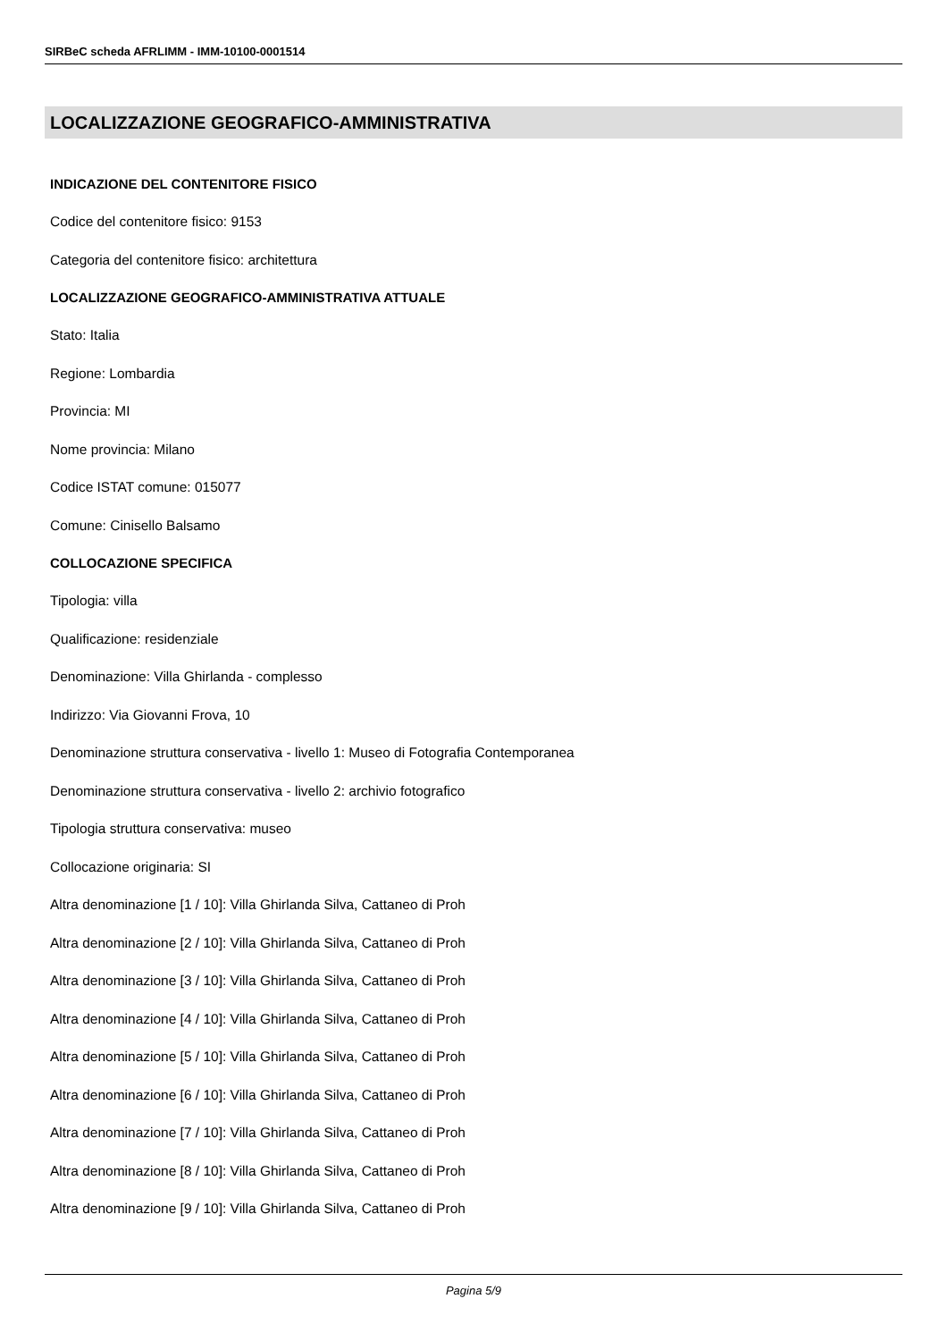SIRBeC scheda AFRLIMM - IMM-10100-0001514
LOCALIZZAZIONE GEOGRAFICO-AMMINISTRATIVA
INDICAZIONE DEL CONTENITORE FISICO
Codice del contenitore fisico: 9153
Categoria del contenitore fisico: architettura
LOCALIZZAZIONE GEOGRAFICO-AMMINISTRATIVA ATTUALE
Stato: Italia
Regione: Lombardia
Provincia: MI
Nome provincia: Milano
Codice ISTAT comune: 015077
Comune: Cinisello Balsamo
COLLOCAZIONE SPECIFICA
Tipologia: villa
Qualificazione: residenziale
Denominazione: Villa Ghirlanda - complesso
Indirizzo: Via Giovanni Frova, 10
Denominazione struttura conservativa - livello 1: Museo di Fotografia Contemporanea
Denominazione struttura conservativa - livello 2: archivio fotografico
Tipologia struttura conservativa: museo
Collocazione originaria: SI
Altra denominazione [1 / 10]: Villa Ghirlanda Silva, Cattaneo di Proh
Altra denominazione [2 / 10]: Villa Ghirlanda Silva, Cattaneo di Proh
Altra denominazione [3 / 10]: Villa Ghirlanda Silva, Cattaneo di Proh
Altra denominazione [4 / 10]: Villa Ghirlanda Silva, Cattaneo di Proh
Altra denominazione [5 / 10]: Villa Ghirlanda Silva, Cattaneo di Proh
Altra denominazione [6 / 10]: Villa Ghirlanda Silva, Cattaneo di Proh
Altra denominazione [7 / 10]: Villa Ghirlanda Silva, Cattaneo di Proh
Altra denominazione [8 / 10]: Villa Ghirlanda Silva, Cattaneo di Proh
Altra denominazione [9 / 10]: Villa Ghirlanda Silva, Cattaneo di Proh
Pagina 5/9